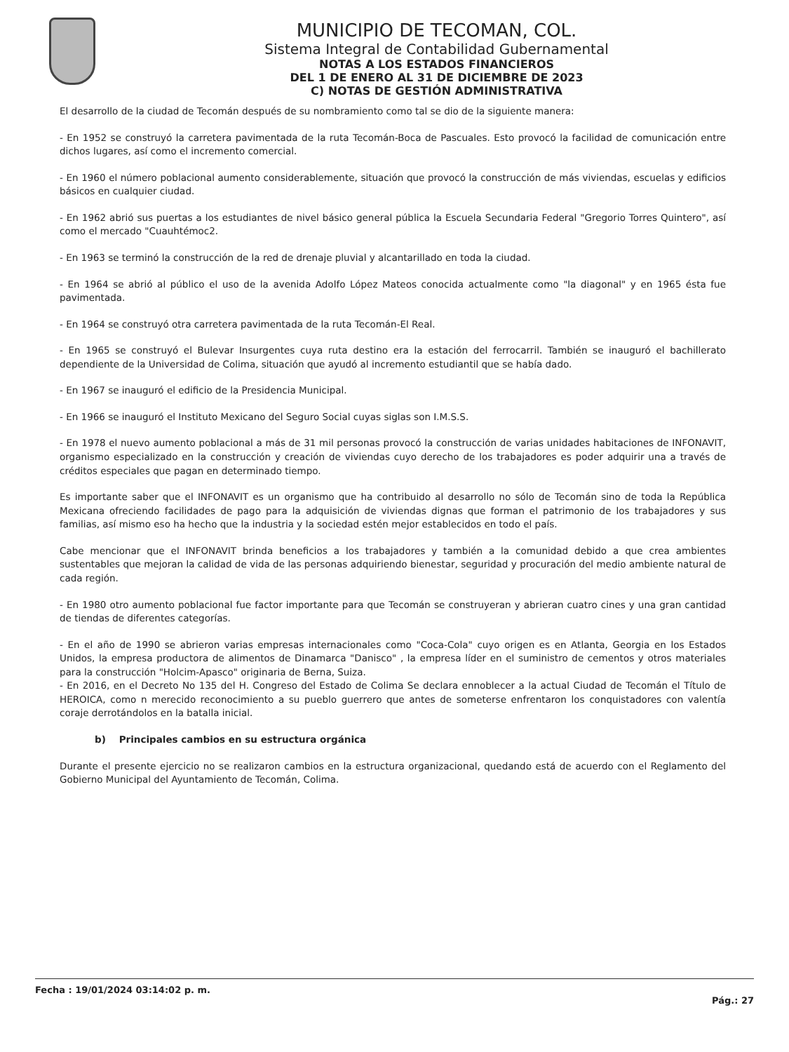MUNICIPIO DE TECOMAN, COL.
Sistema Integral de Contabilidad Gubernamental
NOTAS A LOS ESTADOS FINANCIEROS
DEL 1 DE ENERO AL 31 DE DICIEMBRE DE 2023
C) NOTAS DE GESTIÓN ADMINISTRATIVA
El desarrollo de la ciudad de Tecomán después de su nombramiento como tal se dio de la siguiente manera:
- En 1952 se construyó la carretera pavimentada de la ruta Tecomán-Boca de Pascuales. Esto provocó la facilidad de comunicación entre dichos lugares, así como el incremento comercial.
- En 1960 el número poblacional aumento considerablemente, situación que provocó la construcción de más viviendas, escuelas y edificios básicos en cualquier ciudad.
- En 1962 abrió sus puertas a los estudiantes de nivel básico general pública la Escuela Secundaria Federal "Gregorio Torres Quintero", así como el mercado "Cuauhtémoc2.
- En 1963 se terminó la construcción de la red de drenaje pluvial y alcantarillado en toda la ciudad.
- En 1964 se abrió al público el uso de la avenida Adolfo López Mateos conocida actualmente como "la diagonal" y en 1965 ésta fue pavimentada.
- En 1964 se construyó otra carretera pavimentada de la ruta Tecomán-El Real.
- En 1965 se construyó el Bulevar Insurgentes cuya ruta destino era la estación del ferrocarril. También se inauguró el bachillerato dependiente de la Universidad de Colima, situación que ayudó al incremento estudiantil que se había dado.
- En 1967 se inauguró el edificio de la Presidencia Municipal.
- En 1966 se inauguró el Instituto Mexicano del Seguro Social cuyas siglas son I.M.S.S.
- En 1978 el nuevo aumento poblacional a más de 31 mil personas provocó la construcción de varias unidades habitaciones de INFONAVIT, organismo especializado en la construcción y creación de viviendas cuyo derecho de los trabajadores es poder adquirir una a través de créditos especiales que pagan en determinado tiempo.
Es importante saber que el INFONAVIT es un organismo que ha contribuido al desarrollo no sólo de Tecomán sino de toda la República Mexicana ofreciendo facilidades de pago para la adquisición de viviendas dignas que forman el patrimonio de los trabajadores y sus familias, así mismo eso ha hecho que la industria y la sociedad estén mejor establecidos en todo el país.
Cabe mencionar que el INFONAVIT brinda beneficios a los trabajadores y también a la comunidad debido a que crea ambientes sustentables que mejoran la calidad de vida de las personas adquiriendo bienestar, seguridad y procuración del medio ambiente natural de cada región.
- En 1980 otro aumento poblacional fue factor importante para que Tecomán se construyeran y abrieran cuatro cines y una gran cantidad de tiendas de diferentes categorías.
- En el año de 1990 se abrieron varias empresas internacionales como "Coca-Cola" cuyo origen es en Atlanta, Georgia en los Estados Unidos, la empresa productora de alimentos de Dinamarca "Danisco" , la empresa líder en el suministro de cementos y otros materiales para la construcción "Holcim-Apasco" originaria de Berna, Suiza.
- En 2016, en el Decreto No 135 del H. Congreso del Estado de Colima Se declara ennoblecer a la actual Ciudad de Tecomán el Título de HEROICA, como n merecido reconocimiento a su pueblo guerrero que antes de someterse enfrentaron los conquistadores con valentía coraje derrotándolos en la batalla inicial.
b) Principales cambios en su estructura orgánica
Durante el presente ejercicio no se realizaron cambios en la estructura organizacional, quedando está de acuerdo con el Reglamento del Gobierno Municipal del Ayuntamiento de Tecomán, Colima.
Fecha : 19/01/2024 03:14:02 p. m.
Pág.: 27